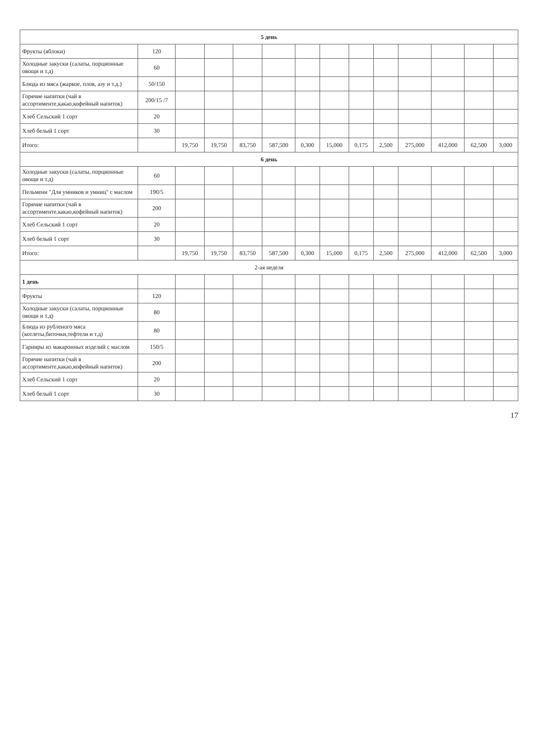| 5 день | | | | | | | | | | | | | |
| Фрукты (яблоки) | 120 | | | | | | | | | | | | |
| Холодные закуски (салаты, порционные овощи и т.д) | 60 | | | | | | | | | | | | |
| Блюда из мяса (жаркое, плов, азу и т.д.) | 50/150 | | | | | | | | | | | | |
| Горячие напитки (чай в ассортименте,какао,кофейный напиток) | 200/15 /7 | | | | | | | | | | | | |
| Хлеб Сельский 1 сорт | 20 | | | | | | | | | | | | |
| Хлеб белый 1 сорт | 30 | | | | | | | | | | | | |
| Итого: | | 19,750 | 19,750 | 83,750 | 587,500 | 0,300 | 15,000 | 0,175 | 2,500 | 275,000 | 412,000 | 62,500 | 3,000 |
| 6 день | | | | | | | | | | | | | |
| Холодные закуски (салаты, порционные овощи и т.д) | 60 | | | | | | | | | | | | |
| Пельмени "Для умников и умниц" с маслом | 190/5 | | | | | | | | | | | | |
| Горячие напитки (чай в ассортименте,какао,кофейный напиток) | 200 | | | | | | | | | | | | |
| Хлеб Сельский 1 сорт | 20 | | | | | | | | | | | | |
| Хлеб белый 1 сорт | 30 | | | | | | | | | | | | |
| Итого: | | 19,750 | 19,750 | 83,750 | 587,500 | 0,300 | 15,000 | 0,175 | 2,500 | 275,000 | 412,000 | 62,500 | 3,000 |
| 2-ая неделя | | | | | | | | | | | | | |
| 1 день | | | | | | | | | | | | | |
| Фрукты | 120 | | | | | | | | | | | | |
| Холодные закуски (салаты, порционные овощи и т.д) | 80 | | | | | | | | | | | | |
| Блюда из рубленого мяса (котлеты,биточки,тефтели и т.д) | 80 | | | | | | | | | | | | |
| Гарниры из макаронных изделий с маслом | 150/5 | | | | | | | | | | | | |
| Горячие напитки (чай в ассортименте,какао,кофейный напиток) | 200 | | | | | | | | | | | | |
| Хлеб Сельский 1 сорт | 20 | | | | | | | | | | | | |
| Хлеб белый 1 сорт | 30 | | | | | | | | | | | | |
17